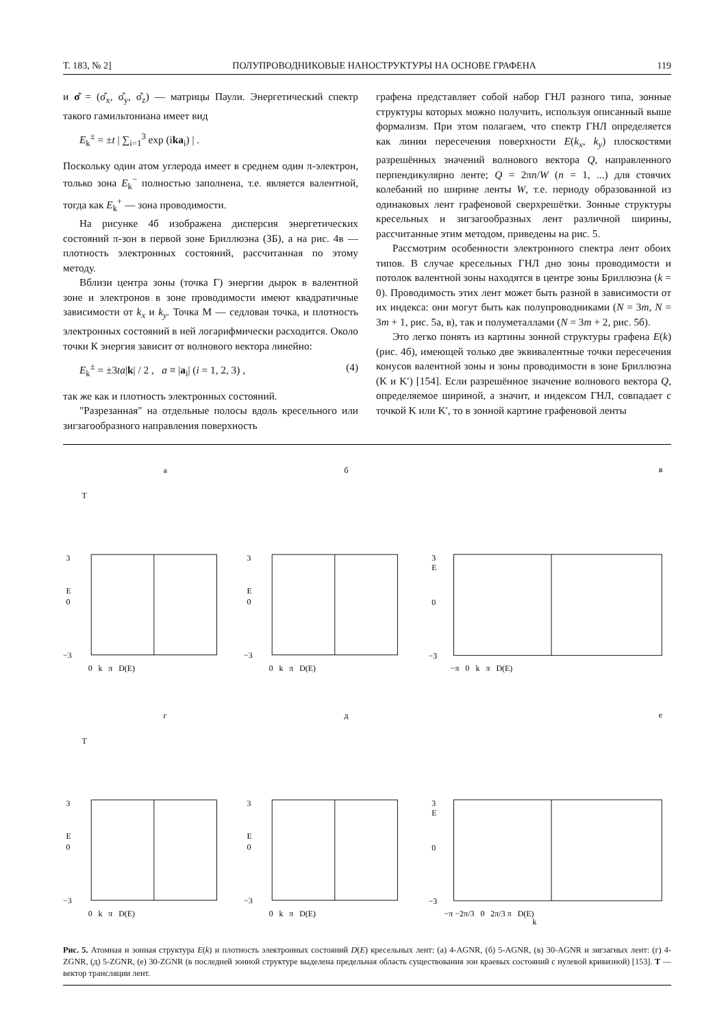Т. 183, № 2] ПОЛУПРОВОДНИКОВЫЕ НАНОСТРУКТУРЫ НА ОСНОВЕ ГРАФЕНА 119
и σ̂ = (σ̂<sub>x</sub>, σ̂<sub>y</sub>, σ̂<sub>z</sub>) — матрицы Паули. Энергетический спектр такого гамильтониана имеет вид
E<sub>k</sub><sup>±</sup> = ±t | ∑<sub>i=1</sub><sup>3</sup> exp (ika<sub>i</sub>) | .
Поскольку один атом углерода имеет в среднем один π-электрон, только зона E<sub>k</sub><sup>−</sup> полностью заполнена, т.е. является валентной, тогда как E<sub>k</sub><sup>+</sup> — зона проводимости.
На рисунке 4б изображена дисперсия энергетических состояний π-зон в первой зоне Бриллюэна (ЗБ), а на рис. 4в — плотность электронных состояний, рассчитанная по этому методу.
Вблизи центра зоны (точка Г) энергии дырок в валентной зоне и электронов в зоне проводимости имеют квадратичные зависимости от k<sub>x</sub> и k<sub>y</sub>. Точка М — седловая точка, и плотность электронных состояний в ней логарифмически расходится. Около точки К энергия зависит от волнового вектора линейно:
E<sub>k</sub><sup>±</sup> = ±3ta|k| / 2 , a ≡ |a<sub>i</sub>| (i = 1, 2, 3) , (4)
так же как и плотность электронных состояний.
"Разрезанная" на отдельные полосы вдоль кресельного или зигзагообразного направления поверхность
графена представляет собой набор ГНЛ разного типа, зонные структуры которых можно получить, используя описанный выше формализм. При этом полагаем, что спектр ГНЛ определяется как линии пересечения поверхности E(k<sub>x</sub>, k<sub>y</sub>) плоскостями разрешённых значений волнового вектора Q, направленного перпендикулярно ленте; Q = 2πn/W (n = 1, ...) для стоячих колебаний по ширине ленты W, т.е. периоду образованной из одинаковых лент графеновой сверхрешётки. Зонные структуры кресельных и зигзагообразных лент различной ширины, рассчитанные этим методом, приведены на рис. 5.
Рассмотрим особенности электронного спектра лент обоих типов. В случае кресельных ГНЛ дно зоны проводимости и потолок валентной зоны находятся в центре зоны Бриллюэна (k = 0). Проводимость этих лент может быть разной в зависимости от их индекса: они могут быть как полупроводниками (N = 3m, N = 3m + 1, рис. 5а, в), так и полуметаллами (N = 3m + 2, рис. 5б).
Это легко понять из картины зонной структуры графена E(k) (рис. 4б), имеющей только две эквивалентные точки пересечения конусов валентной зоны и зоны проводимости в зоне Бриллюэна (K и K′) [154]. Если разрешённое значение волнового вектора Q, определяемое шириной, а значит, и индексом ГНЛ, совпадает с точкой K или K′, то в зонной картине графеновой ленты
а
T
3
0
−3
E
0 k π D(E)
б
3
0
−3
E
0 k π D(E)
в
3
0
−3
E
−π 0 k π D(E)
г
T
3
0
−3
E
0 k π D(E)
д
3
0
−3
E
0 k π D(E)
е
3
0
−3
E
−π −2π/3 0 2π/3 π D(E)
k
Рис. 5. Атомная и зонная структура E(k) и плотность электронных состояний D(E) кресельных лент: (а) 4-AGNR, (б) 5-AGNR, (в) 30-AGNR и зигзагных лент: (г) 4-ZGNR, (д) 5-ZGNR, (е) 30-ZGNR (в последней зонной структуре выделена предельная область существования зон краевых состояний с нулевой кривизной) [153]. T — вектор трансляции лент.